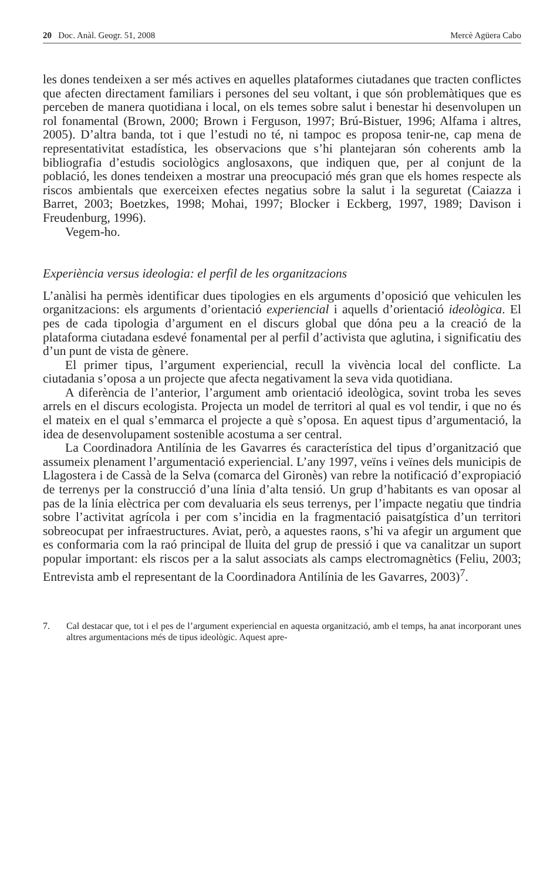20 Doc. Anàl. Geogr. 51, 2008 Mercè Agüera Cabo
les dones tendeixen a ser més actives en aquelles plataformes ciutadanes que tracten conflictes que afecten directament familiars i persones del seu voltant, i que són problemàtiques que es perceben de manera quotidiana i local, on els temes sobre salut i benestar hi desenvolupen un rol fonamental (Brown, 2000; Brown i Ferguson, 1997; Brú-Bistuer, 1996; Alfama i altres, 2005). D’altra banda, tot i que l’estudi no té, ni tampoc es proposa tenir-ne, cap mena de representativitat estadística, les observacions que s’hi plantejaran són coherents amb la bibliografia d’estudis sociològics anglosaxons, que indiquen que, per al conjunt de la població, les dones tendeixen a mostrar una preocupació més gran que els homes respecte als riscos ambientals que exerceixen efectes negatius sobre la salut i la seguretat (Caiazza i Barret, 2003; Boetzkes, 1998; Mohai, 1997; Blocker i Eckberg, 1997, 1989; Davison i Freudenburg, 1996).
Vegem-ho.
Experiència versus ideologia: el perfil de les organitzacions
L’anàlisi ha permès identificar dues tipologies en els arguments d’oposició que vehiculen les organitzacions: els arguments d’orientació experiencial i aquells d’orientació ideològica. El pes de cada tipologia d’argument en el discurs global que dóna peu a la creació de la plataforma ciutadana esdevé fonamental per al perfil d’activista que aglutina, i significatiu des d’un punt de vista de gènere.
El primer tipus, l’argument experiencial, recull la vivència local del conflicte. La ciutadania s’oposa a un projecte que afecta negativament la seva vida quotidiana.
A diferència de l’anterior, l’argument amb orientació ideològica, sovint troba les seves arrels en el discurs ecologista. Projecta un model de territori al qual es vol tendir, i que no és el mateix en el qual s’emmarca el projecte a què s’oposa. En aquest tipus d’argumentació, la idea de desenvolupament sostenible acostuma a ser central.
La Coordinadora Antilínia de les Gavarres és característica del tipus d’organització que assumeix plenament l’argumentació experiencial. L’any 1997, veïns i veïnes dels municipis de Llagostera i de Cassà de la Selva (comarca del Gironès) van rebre la notificació d’expropiació de terrenys per la construcció d’una línia d’alta tensió. Un grup d’habitants es van oposar al pas de la línia elèctrica per com devaluaria els seus terrenys, per l’impacte negatiu que tindria sobre l’activitat agrícola i per com s’incidia en la fragmentació paisatgística d’un territori sobreocupat per infraestructures. Aviat, però, a aquestes raons, s’hi va afegir un argument que es conformaria com la raó principal de lluita del grup de pressió i que va canalitzar un suport popular important: els riscos per a la salut associats als camps electromagnètics (Feliu, 2003; Entrevista amb el representant de la Coordinadora Antilínia de les Gavarres, 2003)<sup>7</sup>.
7. Cal destacar que, tot i el pes de l’argument experiencial en aquesta organització, amb el temps, ha anat incorporant unes altres argumentacions més de tipus ideològic. Aquest apre-